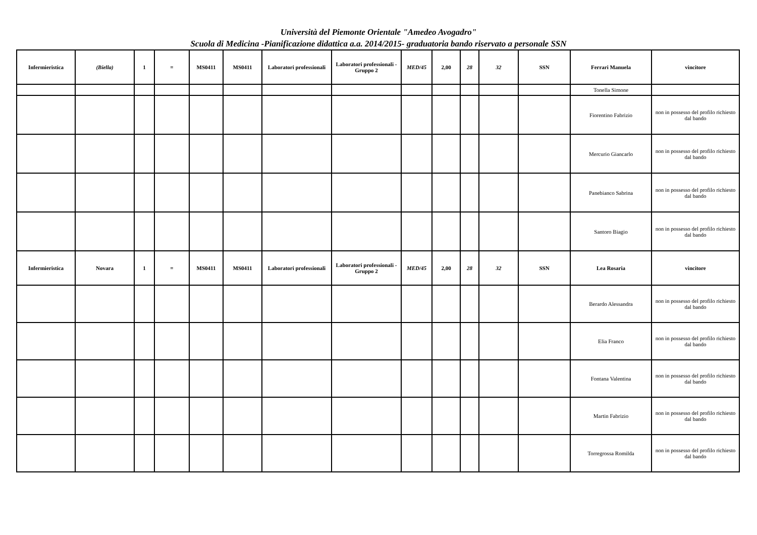Università del Piemonte Orientale "Amedeo Avogadro"
Scuola di Medicina -Pianificazione didattica a.a. 2014/2015- graduatoria bando riservato a personale SSN
| Infermieristica | (Biella) | 1 | = | MS0411 | MS0411 | Laboratori professionali | Laboratori professionali - Gruppo 2 | MED/45 | 2,00 | 28 | 32 | SSN | Ferrari Manuela | vincitore |
| | | | | | | | | | | | | | Tonella Simone | |
| | | | | | | | | | | | | | Fiorentino Fabrizio | non in possesso del profilo richiesto dal bando |
| | | | | | | | | | | | | | Mercurio Giancarlo | non in possesso del profilo richiesto dal bando |
| | | | | | | | | | | | | | Panebianco Sabrina | non in possesso del profilo richiesto dal bando |
| | | | | | | | | | | | | | Santoro Biagio | non in possesso del profilo richiesto dal bando |
| Infermieristica | Novara | 1 | = | MS0411 | MS0411 | Laboratori professionali | Laboratori professionali - Gruppo 2 | MED/45 | 2,00 | 28 | 32 | SSN | Lea Rosaria | vincitore |
| | | | | | | | | | | | | | Berardo Alessandra | non in possesso del profilo richiesto dal bando |
| | | | | | | | | | | | | | Elia Franco | non in possesso del profilo richiesto dal bando |
| | | | | | | | | | | | | | Fontana Valentina | non in possesso del profilo richiesto dal bando |
| | | | | | | | | | | | | | Martin Fabrizio | non in possesso del profilo richiesto dal bando |
| | | | | | | | | | | | | | Torregrossa Romilda | non in possesso del profilo richiesto dal bando |